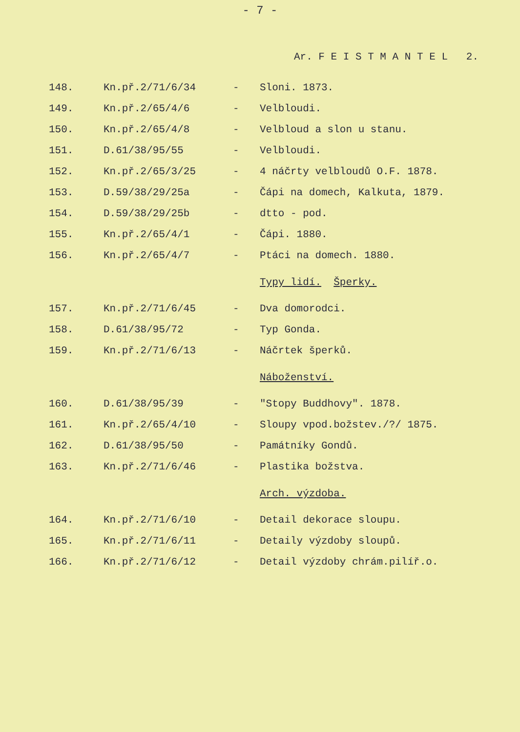- 7 -
Ar. F E I S T M A N T E L 2.
| 148. | Kn.př.2/71/6/34 | - | Sloni. 1873. |
| 149. | Kn.př.2/65/4/6 | - | Velbloudi. |
| 150. | Kn.př.2/65/4/8 | - | Velbloud a slon u stanu. |
| 151. | D.61/38/95/55 | - | Velbloudi. |
| 152. | Kn.př.2/65/3/25 | - | 4 náčrty velbloudů O.F. 1878. |
| 153. | D.59/38/29/25a | - | Čápi na domech, Kalkuta, 1879. |
| 154. | D.59/38/29/25b | - | dtto - pod. |
| 155. | Kn.př.2/65/4/1 | - | Čápi. 1880. |
| 156. | Kn.př.2/65/4/7 | - | Ptáci na domech. 1880. |
| | | | Typy lidí. Šperky. |
| 157. | Kn.př.2/71/6/45 | - | Dva domorodci. |
| 158. | D.61/38/95/72 | - | Typ Gonda. |
| 159. | Kn.př.2/71/6/13 | - | Náčrtek šperků. |
| | | | Náboženství. |
| 160. | D.61/38/95/39 | - | "Stopy Buddhovy". 1878. |
| 161. | Kn.př.2/65/4/10 | - | Sloupy vpod.božstev./?/ 1875. |
| 162. | D.61/38/95/50 | - | Památníky Gondů. |
| 163. | Kn.př.2/71/6/46 | - | Plastika božstva. |
| | | | Arch. výzdoba. |
| 164. | Kn.př.2/71/6/10 | - | Detail dekorace sloupu. |
| 165. | Kn.př.2/71/6/11 | - | Detaily výzdoby sloupů. |
| 166. | Kn.př.2/71/6/12 | - | Detail výzdoby chrám.pilíř.o. |